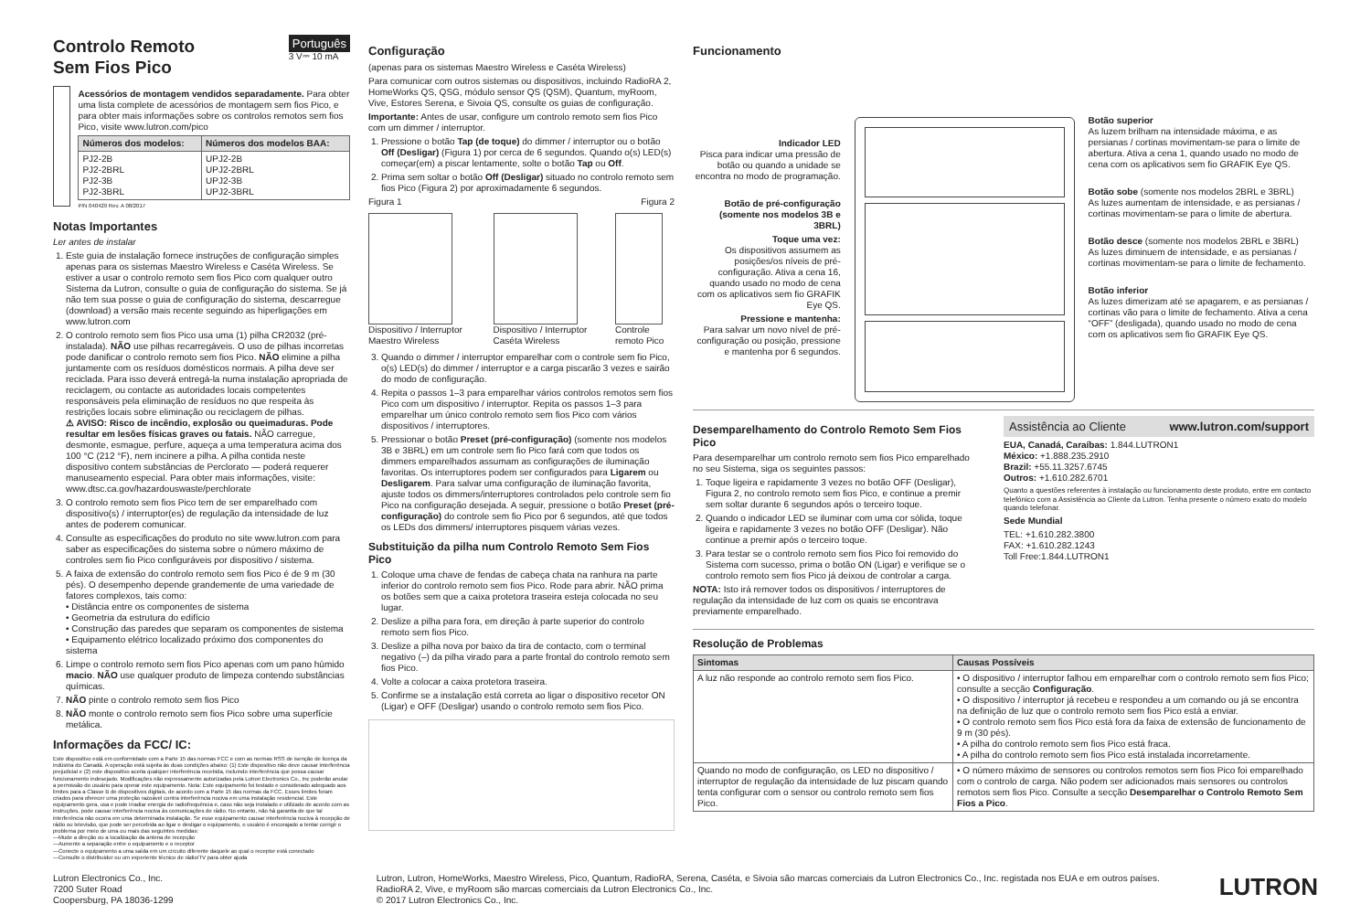Controlo Remoto
Sem Fios Pico
Português
3 V⎓ 10 mA
Acessórios de montagem vendidos separadamente. Para obter uma lista complete de acessórios de montagem sem fios Pico, e para obter mais informações sobre os controlos remotos sem fios Pico, visite www.lutron.com/pico
| Números dos modelos: | Números dos modelos BAA: |
| --- | --- |
| PJ2-2B PJ2-2BRL PJ2-3B PJ2-3BRL | UPJ2-2B UPJ2-2BRL UPJ2-3B UPJ2-3BRL |
P/N 040429 Rev. A 08/2017
Notas Importantes
Ler antes de instalar
1. Este guia de instalação fornece instruções de configuração simples apenas para os sistemas Maestro Wireless e Caséta Wireless. Se estiver a usar o controlo remoto sem fios Pico com qualquer outro Sistema da Lutron, consulte o guia de configuração do sistema. Se já não tem sua posse o guia de configuração do sistema, descarregue (download) a versão mais recente seguindo as hiperligações em www.lutron.com
2. O controlo remoto sem fios Pico usa uma (1) pilha CR2032 (pré-instalada). NÃO use pilhas recarregáveis. O uso de pilhas incorretas pode danificar o controlo remoto sem fios Pico. NÃO elimine a pilha juntamente com os resíduos domésticos normais. A pilha deve ser reciclada. Para isso deverá entregá-la numa instalação apropriada de reciclagem, ou contacte as autoridades locais competentes responsáveis pela eliminação de resíduos no que respeita às restrições locais sobre eliminação ou reciclagem de pilhas.
⚠ AVISO: Risco de incêndio, explosão ou queimaduras. Pode resultar em lesões físicas graves ou fatais. NÃO carregue, desmonte, esmague, perfure, aqueça a uma temperatura acima dos 100 °C (212 °F), nem incinere a pilha. A pilha contida neste dispositivo contem substâncias de Perclorato — poderá requerer manuseamento especial. Para obter mais informações, visite: www.dtsc.ca.gov/hazardouswaste/perchlorate
3. O controlo remoto sem fios Pico tem de ser emparelhado com dispositivo(s) / interruptor(es) de regulação da intensidade de luz antes de poderem comunicar.
4. Consulte as especificações do produto no site www.lutron.com para saber as especificações do sistema sobre o número máximo de controles sem fio Pico configuráveis por dispositivo / sistema.
5. A faixa de extensão do controlo remoto sem fios Pico é de 9 m (30 pés). O desempenho depende grandemente de uma variedade de fatores complexos, tais como:
• Distância entre os componentes de sistema
• Geometria da estrutura do edifício
• Construção das paredes que separam os componentes de sistema
• Equipamento elétrico localizado próximo dos componentes do sistema
6. Limpe o controlo remoto sem fios Pico apenas com um pano húmido macio. NÃO use qualquer produto de limpeza contendo substâncias químicas.
7. NÃO pinte o controlo remoto sem fios Pico
8. NÃO monte o controlo remoto sem fios Pico sobre uma superfície metálica.
Informações da FCC/ IC:
Este dispositivo está em conformidade com a Parte 15 das normas FCC e com as normas RSS de isenção de licença da indústria do Canadá. A operação está sujeita às duas condições abaixo: (1) Este dispositivo não deve causar interferência prejudicial e (2) este dispositivo aceita qualquer interferência recebida, incluindo interferência que possa causar funcionamento indesejado. Modificações não expressamente autorizadas pela Lutron Electronics Co., Inc poderão anular a permissão do usuário para operar este equipamento. Nota: Este equipamento foi testado e considerado adequado aos limites para a Classe B de dispositivos digitais, de acordo com a Parte 15 das normas da FCC. Esses limites foram criados para oferecer uma proteção razoável contra interferência nociva em uma instalação residencial. Este equipamento gera, usa e pode irradiar energia de radiofrequência e, caso não seja instalado e utilizado de acordo com as instruções, pode causar interferência nociva às comunicações de rádio. No entanto, não há garantia de que tal interferência não ocorra em uma determinada instalação. Se esse equipamento causar interferência nociva à recepção de rádio ou televisão, que pode ser percebida ao ligar e desligar o equipamento, o usuário é encorajado a tentar corrigir o problema por meio de uma ou mais das seguintes medidas:
—Mude a direção ou a localização da antena de recepção
—Aumente a separação entre o equipamento e o receptor
—Conecte o equipamento a uma saída em um circuito diferente daquele ao qual o receptor está conectado
—Consulte o distribuidor ou um experiente técnico de rádio/TV para obter ajuda
Configuração
(apenas para os sistemas Maestro Wireless e Caséta Wireless)
Para comunicar com outros sistemas ou dispositivos, incluindo RadioRA 2, HomeWorks QS, QSG, módulo sensor QS (QSM), Quantum, myRoom, Vive, Estores Serena, e Sivoia QS, consulte os guias de configuração.
Importante: Antes de usar, configure um controlo remoto sem fios Pico com um dimmer / interruptor.
1. Pressione o botão Tap (de toque) do dimmer / interruptor ou o botão Off (Desligar) (Figura 1) por cerca de 6 segundos. Quando o(s) LED(s) começar(em) a piscar lentamente, solte o botão Tap ou Off.
2. Prima sem soltar o botão Off (Desligar) situado no controlo remoto sem fios Pico (Figura 2) por aproximadamente 6 segundos.
Figura 1 Figura 2
Dispositivo / Interruptor Maestro Wireless
Dispositivo / Interruptor Caséta Wireless
Controle remoto Pico
3. Quando o dimmer / interruptor emparelhar com o controle sem fio Pico, o(s) LED(s) do dimmer / interruptor e a carga piscarão 3 vezes e sairão do modo de configuração.
4. Repita o passos 1–3 para emparelhar vários controlos remotos sem fios Pico com um dispositivo / interruptor. Repita os passos 1–3 para emparelhar um único controlo remoto sem fios Pico com vários dispositivos / interruptores.
5. Pressionar o botão Preset (pré-configuração) (somente nos modelos 3B e 3BRL) em um controle sem fio Pico fará com que todos os dimmers emparelhados assumam as configurações de iluminação favoritas. Os interruptores podem ser configurados para Ligarem ou Desligarem. Para salvar uma configuração de iluminação favorita, ajuste todos os dimmers/interruptores controlados pelo controle sem fio Pico na configuração desejada. A seguir, pressione o botão Preset (pré-configuração) do controle sem fio Pico por 6 segundos, até que todos os LEDs dos dimmers/ interruptores pisquem várias vezes.
Substituição da pilha num Controlo Remoto Sem Fios Pico
1. Coloque uma chave de fendas de cabeça chata na ranhura na parte inferior do controlo remoto sem fios Pico. Rode para abrir. NÃO prima os botões sem que a caixa protetora traseira esteja colocada no seu lugar.
2. Deslize a pilha para fora, em direção à parte superior do controlo remoto sem fios Pico.
3. Deslize a pilha nova por baixo da tira de contacto, com o terminal negativo (–) da pilha virado para a parte frontal do controlo remoto sem fios Pico.
4. Volte a colocar a caixa protetora traseira.
5. Confirme se a instalação está correta ao ligar o dispositivo recetor ON (Ligar) e OFF (Desligar) usando o controlo remoto sem fios Pico.
Funcionamento
Indicador LED
Pisca para indicar uma pressão de botão ou quando a unidade se encontra no modo de programação.
Botão de pré-configuração (somente nos modelos 3B e 3BRL)
Toque uma vez:
Os dispositivos assumem as posições/os níveis de pré-configuração. Ativa a cena 16, quando usado no modo de cena com os aplicativos sem fio GRAFIK Eye QS.
Pressione e mantenha:
Para salvar um novo nível de pré-configuração ou posição, pressione e mantenha por 6 segundos.
Botão superior
As luzem brilham na intensidade máxima, e as persianas / cortinas movimentam-se para o limite de abertura. Ativa a cena 1, quando usado no modo de cena com os aplicativos sem fio GRAFIK Eye QS.
Botão sobe (somente nos modelos 2BRL e 3BRL)
As luzes aumentam de intensidade, e as persianas / cortinas movimentam-se para o limite de abertura.
Botão desce (somente nos modelos 2BRL e 3BRL)
As luzes diminuem de intensidade, e as persianas / cortinas movimentam-se para o limite de fechamento.
Botão inferior
As luzes dimerizam até se apagarem, e as persianas / cortinas vão para o limite de fechamento. Ativa a cena “OFF” (desligada), quando usado no modo de cena com os aplicativos sem fio GRAFIK Eye QS.
Desemparelhamento do Controlo Remoto Sem Fios Pico
Para desemparelhar um controlo remoto sem fios Pico emparelhado no seu Sistema, siga os seguintes passos:
1. Toque ligeira e rapidamente 3 vezes no botão OFF (Desligar), Figura 2, no controlo remoto sem fios Pico, e continue a premir sem soltar durante 6 segundos após o terceiro toque.
2. Quando o indicador LED se iluminar com uma cor sólida, toque ligeira e rapidamente 3 vezes no botão OFF (Desligar). Não continue a premir após o terceiro toque.
3. Para testar se o controlo remoto sem fios Pico foi removido do Sistema com sucesso, prima o botão ON (Ligar) e verifique se o controlo remoto sem fios Pico já deixou de controlar a carga.
NOTA: Isto irá remover todos os dispositivos / interruptores de regulação da intensidade de luz com os quais se encontrava previamente emparelhado.
Assistência ao Cliente www.lutron.com/support
EUA, Canadá, Caraíbas: 1.844.LUTRON1
México: +1.888.235.2910
Brazil: +55.11.3257.6745
Outros: +1.610.282.6701
Quanto a questões referentes à instalação ou funcionamento deste produto, entre em contacto telefónico com a Assistência ao Cliente da Lutron. Tenha presente o número exato do modelo quando telefonar.
Sede Mundial
TEL: +1.610.282.3800
FAX: +1.610.282.1243
Toll Free:1.844.LUTRON1
Resolução de Problemas
| Sintomas | Causas Possíveis |
| --- | --- |
| A luz não responde ao controlo remoto sem fios Pico. | • O dispositivo / interruptor falhou em emparelhar com o controlo remoto sem fios Pico; consulte a secção Configuração . • O dispositivo / interruptor já recebeu e respondeu a um comando ou já se encontra na definição de luz que o controlo remoto sem fios Pico está a enviar. • O controlo remoto sem fios Pico está fora da faixa de extensão de funcionamento de 9 m (30 pés). • A pilha do controlo remoto sem fios Pico está fraca. • A pilha do controlo remoto sem fios Pico está instalada incorretamente. |
| Quando no modo de configuração, os LED no dispositivo / interruptor de regulação da intensidade de luz piscam quando tenta configurar com o sensor ou controlo remoto sem fios Pico. | • O número máximo de sensores ou controlos remotos sem fios Pico foi emparelhado com o controlo de carga. Não podem ser adicionados mais sensores ou controlos remotos sem fios Pico. Consulte a secção Desemparelhar o Controlo Remoto Sem Fios a Pico . |
Lutron Electronics Co., Inc.
7200 Suter Road
Coopersburg, PA 18036-1299
Lutron, Lutron, HomeWorks, Maestro Wireless, Pico, Quantum, RadioRA, Serena, Caséta, e Sivoia são marcas comerciais da Lutron Electronics Co., Inc. registada nos EUA e em outros países.
RadioRA 2, Vive, e myRoom são marcas comerciais da Lutron Electronics Co., Inc.
© 2017 Lutron Electronics Co., Inc.
LUTRON